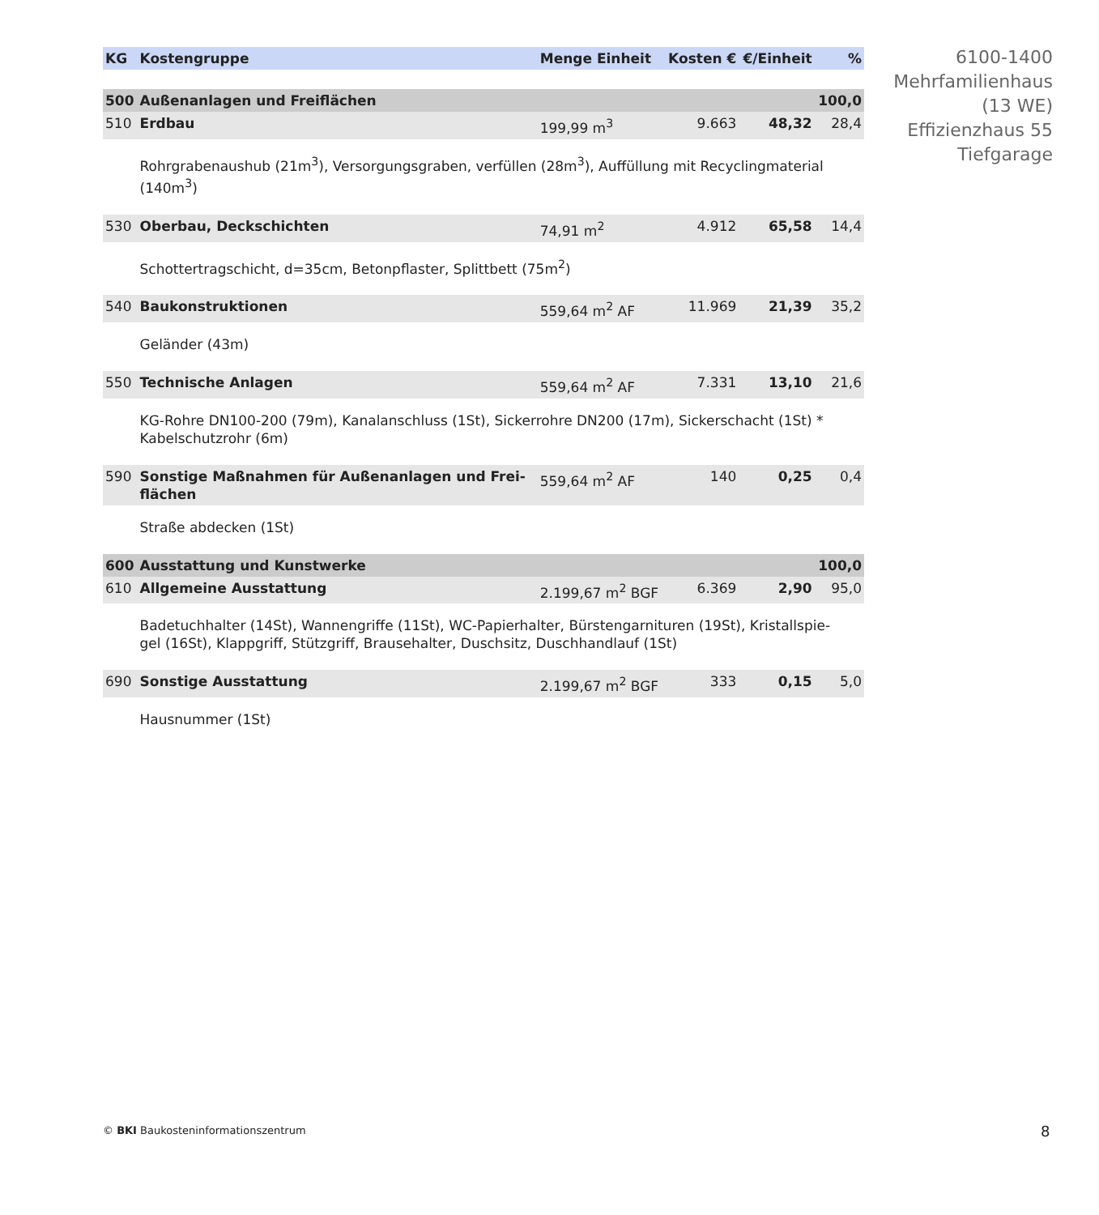6100-1400
Mehrfamilienhaus
(13 WE)
Effizienzhaus 55
Tiefgarage
| KG | Kostengruppe | Menge Einheit | Kosten € | €/Einheit | % |
| --- | --- | --- | --- | --- | --- |
| 500 | Außenanlagen und Freiflächen | | | | 100,0 |
| 510 | Erdbau | 199,99 m<sup>3</sup> | 9.663 | 48,32 | 28,4 |
| | Rohrgrabenaushub (21m<sup>3</sup>), Versorgungsgraben, verfüllen (28m<sup>3</sup>), Auffüllung mit Recyclingmaterial (140m<sup>3</sup>) | | | | |
| 530 | Oberbau, Deckschichten | 74,91 m<sup>2</sup> | 4.912 | 65,58 | 14,4 |
| | Schottertragschicht, d=35cm, Betonpflaster, Splittbett (75m<sup>2</sup>) | | | | |
| 540 | Baukonstruktionen | 559,64 m<sup>2</sup> AF | 11.969 | 21,39 | 35,2 |
| | Geländer (43m) | | | | |
| 550 | Technische Anlagen | 559,64 m<sup>2</sup> AF | 7.331 | 13,10 | 21,6 |
| | KG-Rohre DN100-200 (79m), Kanalanschluss (1St), Sickerrohre DN200 (17m), Sickerschacht (1St) * Kabelschutzrohr (6m) | | | | |
| 590 | Sonstige Maßnahmen für Außenanlagen und Frei- flächen | 559,64 m<sup>2</sup> AF | 140 | 0,25 | 0,4 |
| | Straße abdecken (1St) | | | | |
| 600 | Ausstattung und Kunstwerke | | | | 100,0 |
| 610 | Allgemeine Ausstattung | 2.199,67 m<sup>2</sup> BGF | 6.369 | 2,90 | 95,0 |
| | Badetuchhalter (14St), Wannengriffe (11St), WC-Papierhalter, Bürstengarnituren (19St), Kristallspie- gel (16St), Klappgriff, Stützgriff, Brausehalter, Duschsitz, Duschhandlauf (1St) | | | | |
| 690 | Sonstige Ausstattung | 2.199,67 m<sup>2</sup> BGF | 333 | 0,15 | 5,0 |
| | Hausnummer (1St) | | | | |
© BKI Baukosteninformationszentrum
8